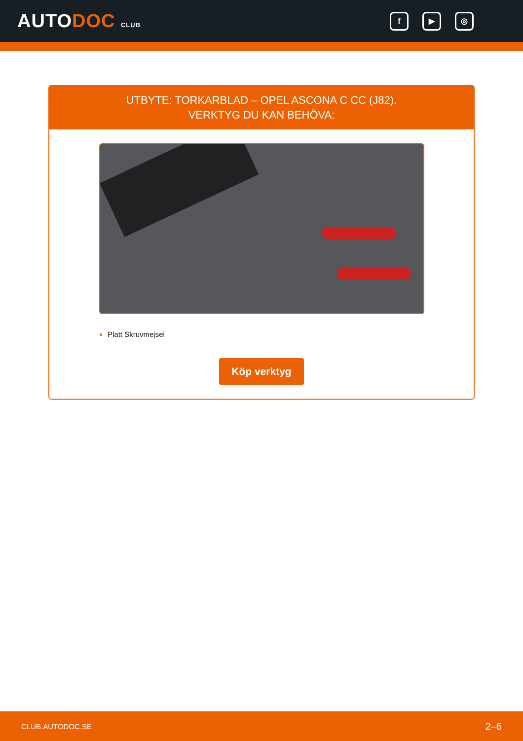AUTODOC CLUB
f ▶ ◎
UTBYTE: TORKARBLAD – OPEL ASCONA C CC (J82).
VERKTYG DU KAN BEHÖVA:
Platt Skruvmejsel
Köp verktyg
CLUB.AUTODOC.SE 2–6